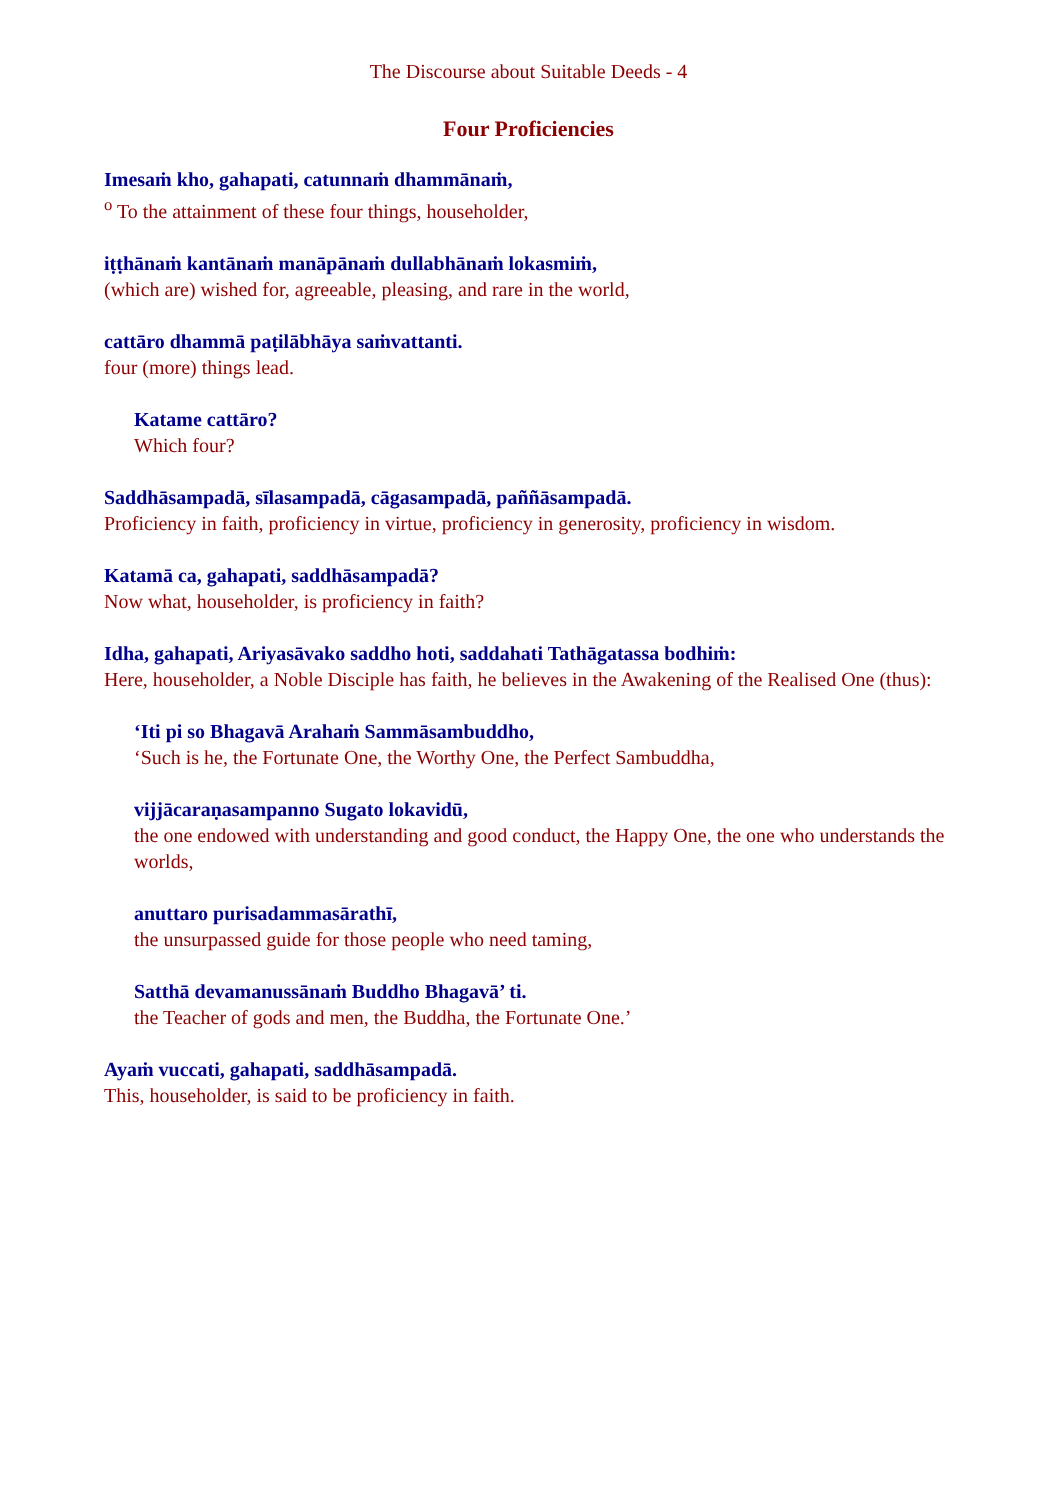The Discourse about Suitable Deeds - 4
Four Proficiencies
Imesaṁ kho, gahapati, catunnaṁ dhammānaṁ,
<sup>o</sup> To the attainment of these four things, householder,
iṭṭhānaṁ kantānaṁ manāpānaṁ dullabhānaṁ lokasmiṁ,
(which are) wished for, agreeable, pleasing, and rare in the world,
cattāro dhammā paṭilābhāya saṁvattanti.
four (more) things lead.
Katame cattāro?
Which four?
Saddhāsampadā, sīlasampadā, cāgasampadā, paññāsampadā.
Proficiency in faith, proficiency in virtue, proficiency in generosity, proficiency in wisdom.
Katamā ca, gahapati, saddhāsampadā?
Now what, householder, is proficiency in faith?
Idha, gahapati, Ariyasāvako saddho hoti, saddahati Tathāgatassa bodhiṁ:
Here, householder, a Noble Disciple has faith, he believes in the Awakening of the Realised One (thus):
‘Iti pi so Bhagavā Arahaṁ Sammāsambuddho,
‘Such is he, the Fortunate One, the Worthy One, the Perfect Sambuddha,
vijjācaraṇasampanno Sugato lokavidū,
the one endowed with understanding and good conduct, the Happy One, the one who understands the worlds,
anuttaro purisadammasārathī,
the unsurpassed guide for those people who need taming,
Satthā devamanussānaṁ Buddho Bhagavā’ ti.
the Teacher of gods and men, the Buddha, the Fortunate One.’
Ayaṁ vuccati, gahapati, saddhāsampadā.
This, householder, is said to be proficiency in faith.